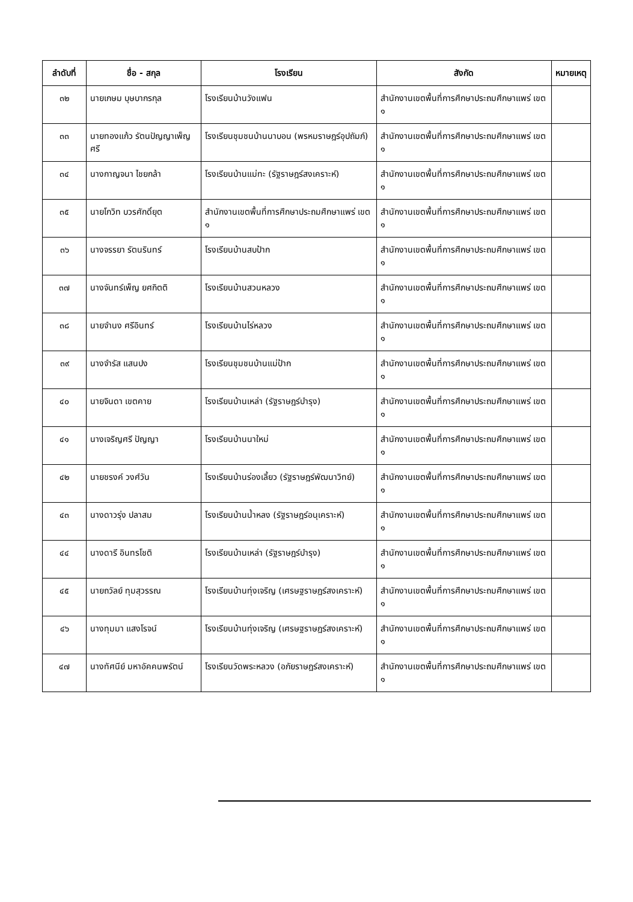| ลำดับที่ | ชื่อ - สกุล | โรงเรียน | สังกัด | หมายเหตุ |
| --- | --- | --- | --- | --- |
| ๓๒ | นายเกษม บุษบากรกุล | โรงเรียนบ้านวังแฟน | สำนักงานเขตพื้นที่การศึกษาประถมศึกษาแพร่ เขต ๑ | |
| ๓๓ | นายทองแก้ว รัตนปัญญาเพ็ญศรี | โรงเรียนชุมชนบ้านนาบอน (พรหมราษฎร์อุปถัมภ์) | สำนักงานเขตพื้นที่การศึกษาประถมศึกษาแพร่ เขต ๑ | |
| ๓๔ | นางกาญจนา ไชยกล้า | โรงเรียนบ้านแม่ทะ (รัฐราษฎร์สงเคราะห์) | สำนักงานเขตพื้นที่การศึกษาประถมศึกษาแพร่ เขต ๑ | |
| ๓๕ | นายโกวิท บวรศักดิ์ยุต | สำนักงานเขตพื้นที่การศึกษาประถมศึกษาแพร่ เขต ๑ | สำนักงานเขตพื้นที่การศึกษาประถมศึกษาแพร่ เขต ๑ | |
| ๓๖ | นางจรรยา รัตนรินทร์ | โรงเรียนบ้านสบป้าก | สำนักงานเขตพื้นที่การศึกษาประถมศึกษาแพร่ เขต ๑ | |
| ๓๗ | นางจันทร์เพ็ญ ยศกิตติ | โรงเรียนบ้านสวนหลวง | สำนักงานเขตพื้นที่การศึกษาประถมศึกษาแพร่ เขต ๑ | |
| ๓๘ | นายจำนง ศรีอินทร์ | โรงเรียนบ้านไร่หลวง | สำนักงานเขตพื้นที่การศึกษาประถมศึกษาแพร่ เขต ๑ | |
| ๓๙ | นางจำรัส แสนปง | โรงเรียนชุมชนบ้านแม่ป้าก | สำนักงานเขตพื้นที่การศึกษาประถมศึกษาแพร่ เขต ๑ | |
| ๔๐ | นายจินดา เขตคาย | โรงเรียนบ้านเหล่า (รัฐราษฎร์บำรุง) | สำนักงานเขตพื้นที่การศึกษาประถมศึกษาแพร่ เขต ๑ | |
| ๔๑ | นางเจริญศรี ปัญญา | โรงเรียนบ้านนาใหม่ | สำนักงานเขตพื้นที่การศึกษาประถมศึกษาแพร่ เขต ๑ | |
| ๔๒ | นายชรงค์ วงศ์วัน | โรงเรียนบ้านร่องเลี้ยว (รัฐราษฎร์พัฒนาวิทย์) | สำนักงานเขตพื้นที่การศึกษาประถมศึกษาแพร่ เขต ๑ | |
| ๔๓ | นางดาวรุ่ง ปลาสม | โรงเรียนบ้านน้ำหลง (รัฐราษฎร์อนุเคราะห์) | สำนักงานเขตพื้นที่การศึกษาประถมศึกษาแพร่ เขต ๑ | |
| ๔๔ | นางดารี อินทรโชติ | โรงเรียนบ้านเหล่า (รัฐราษฎร์บำรุง) | สำนักงานเขตพื้นที่การศึกษาประถมศึกษาแพร่ เขต ๑ | |
| ๔๕ | นายถวัลย์ ทุมสุวรรณ | โรงเรียนบ้านทุ่งเจริญ (เศรษฐราษฎร์สงเคราะห์) | สำนักงานเขตพื้นที่การศึกษาประถมศึกษาแพร่ เขต ๑ | |
| ๔๖ | นางทุมมา แสงโรจน์ | โรงเรียนบ้านทุ่งเจริญ (เศรษฐราษฎร์สงเคราะห์) | สำนักงานเขตพื้นที่การศึกษาประถมศึกษาแพร่ เขต ๑ | |
| ๔๗ | นางทัศนีย์ มหาอัคคนพรัตน์ | โรงเรียนวัดพระหลวง (อภัยราษฎร์สงเคราะห์) | สำนักงานเขตพื้นที่การศึกษาประถมศึกษาแพร่ เขต ๑ | |